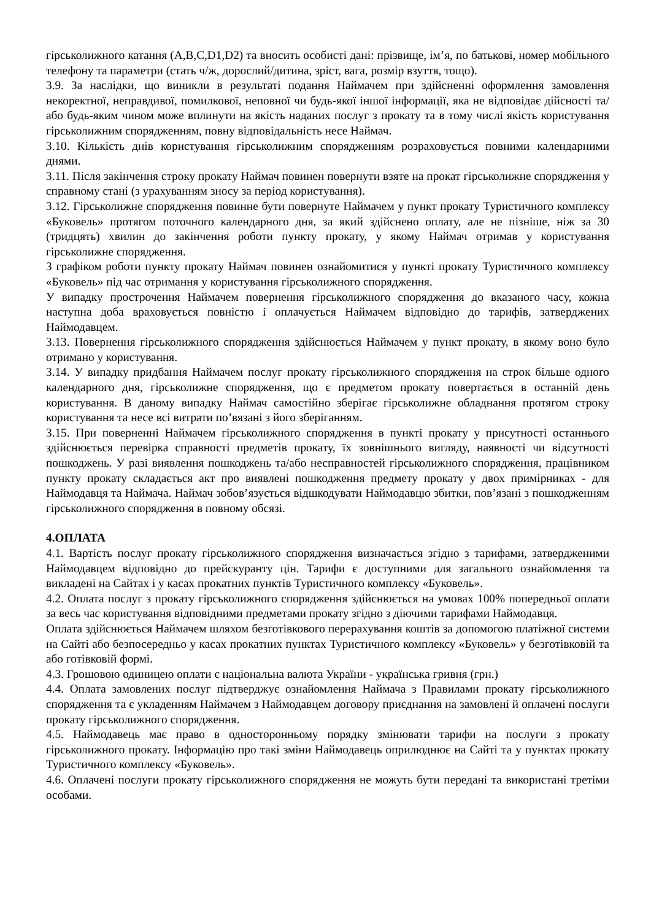гірськолижного катання (A,B,C,D1,D2) та вносить особисті дані: прізвище, ім’я, по батькові, номер мобільного телефону та параметри (стать ч/ж, дорослий/дитина, зріст, вага, розмір взуття, тощо).
3.9. За наслідки, що виникли в результаті подання Наймачем при здійсненні оформлення замовлення некоректної, неправдивої, помилкової, неповної чи будь-якої іншої інформації, яка не відповідає дійсності та/або будь-яким чином може вплинути на якість наданих послуг з прокату та в тому числі якість користування гірськолижним спорядженням, повну відповідальність несе Наймач.
3.10. Кількість днів користування гірськолижним спорядженням розраховується повними календарними днями.
3.11. Після закінчення строку прокату Наймач повинен повернути взяте на прокат гірськолижне спорядження у справному стані (з урахуванням зносу за період користування).
3.12. Гірськолижне спорядження повинне бути повернуте Наймачем у пункт прокату Туристичного комплексу «Буковель» протягом поточного календарного дня, за який здійснено оплату, але не пізніше, ніж за 30 (тридцять) хвилин до закінчення роботи пункту прокату, у якому Наймач отримав у користування гірськолижне спорядження.
З графіком роботи пункту прокату Наймач повинен ознайомитися у пункті прокату Туристичного комплексу «Буковель» під час отримання у користування гірськолижного спорядження.
У випадку прострочення Наймачем повернення гірськолижного спорядження до вказаного часу, кожна наступна доба враховується повністю і оплачується Наймачем відповідно до тарифів, затверджених Наймодавцем.
3.13. Повернення гірськолижного спорядження здійснюється Наймачем у пункт прокату, в якому воно було отримано у користування.
3.14. У випадку придбання Наймачем послуг прокату гірськолижного спорядження на строк більше одного календарного дня, гірськолижне спорядження, що є предметом прокату повертається в останній день користування. В даному випадку Наймач самостійно зберігає гірськолижне обладнання протягом строку користування та несе всі витрати по’вязані з його зберіганням.
3.15. При поверненні Наймачем гірськолижного спорядження в пункті прокату у присутності останнього здійснюється перевірка справності предметів прокату, їх зовнішнього вигляду, наявності чи відсутності пошкоджень. У разі виявлення пошкоджень та/або несправностей гірськолижного спорядження, працівником пункту прокату складається акт про виявлені пошкодження предмету прокату у двох примірниках - для Наймодавця та Наймача. Наймач зобов’язується відшкодувати Наймодавцю збитки, пов’язані з пошкодженням гірськолижного спорядження в повному обсязі.
4.ОПЛАТА
4.1. Вартість послуг прокату гірськолижного спорядження визначається згідно з тарифами, затвердженими Наймодавцем відповідно до прейскуранту цін. Тарифи є доступними для загального ознайомлення та викладені на Сайтах і у касах прокатних пунктів Туристичного комплексу «Буковель».
4.2. Оплата послуг з прокату гірськолижного спорядження здійснюється на умовах 100% попередньої оплати за весь час користування відповідними предметами прокату згідно з діючими тарифами Наймодавця.
Оплата здійснюється Наймачем шляхом безготівкового перерахування коштів за допомогою платіжної системи на Сайті або безпосередньо у касах прокатних пунктах Туристичного комплексу «Буковель» у безготівковій та або готівковій формі.
4.3. Грошовою одиницею оплати є національна валюта України - українська гривня (грн.)
4.4. Оплата замовлених послуг підтверджує ознайомлення Наймача з Правилами прокату гірськолижного спорядження та є укладенням Наймачем з Наймодавцем договору приєднання на замовлені й оплачені послуги прокату гірськолижного спорядження.
4.5. Наймодавець має право в односторонньому порядку змінювати тарифи на послуги з прокату гірськолижного прокату. Інформацію про такі зміни Наймодавець оприлюднює на Сайті та у пунктах прокату Туристичного комплексу «Буковель».
4.6. Оплачені послуги прокату гірськолижного спорядження не можуть бути передані та використані третіми особами.